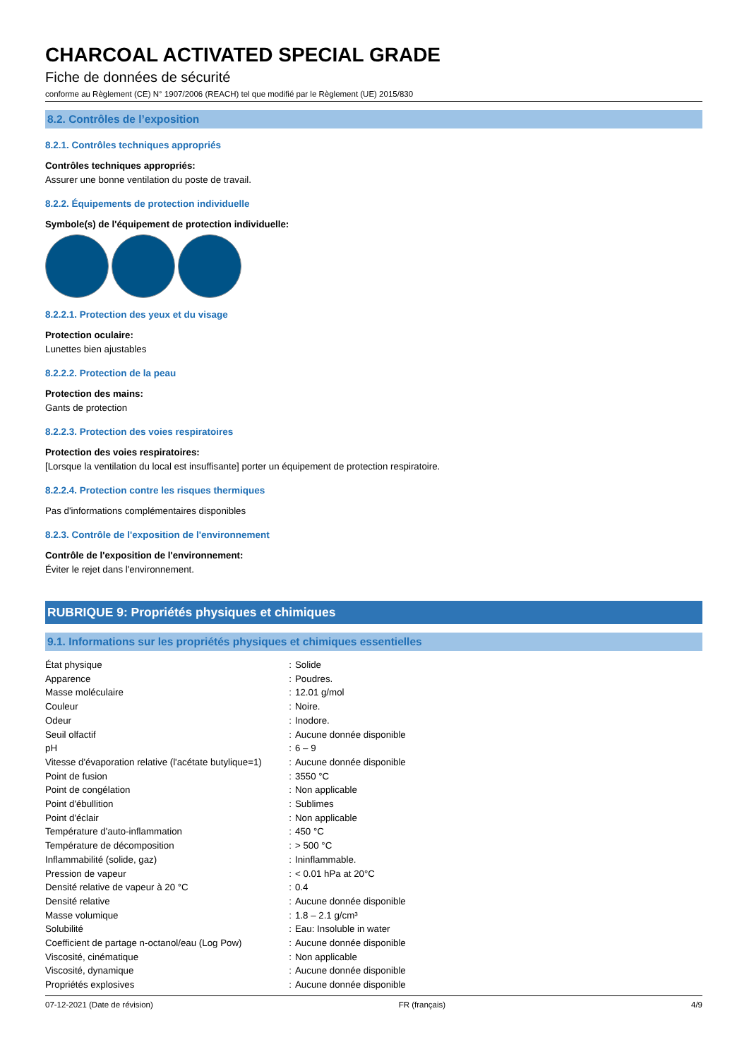CHARCOAL ACTIVATED SPECIAL GRADE
Fiche de données de sécurité
conforme au Règlement (CE) N° 1907/2006 (REACH) tel que modifié par le Règlement (UE) 2015/830
8.2. Contrôles de l’exposition
8.2.1. Contrôles techniques appropriés
Contrôles techniques appropriés:
Assurer une bonne ventilation du poste de travail.
8.2.2. Équipements de protection individuelle
Symbole(s) de l'équipement de protection individuelle:
8.2.2.1. Protection des yeux et du visage
Protection oculaire:
Lunettes bien ajustables
8.2.2.2. Protection de la peau
Protection des mains:
Gants de protection
8.2.2.3. Protection des voies respiratoires
Protection des voies respiratoires:
[Lorsque la ventilation du local est insuffisante] porter un équipement de protection respiratoire.
8.2.2.4. Protection contre les risques thermiques
Pas d'informations complémentaires disponibles
8.2.3. Contrôle de l'exposition de l'environnement
Contrôle de l'exposition de l'environnement:
Éviter le rejet dans l'environnement.
RUBRIQUE 9: Propriétés physiques et chimiques
9.1. Informations sur les propriétés physiques et chimiques essentielles
| État physique | : | Solide |
| Apparence | : | Poudres. |
| Masse moléculaire | : | 12.01 g/mol |
| Couleur | : | Noire. |
| Odeur | : | Inodore. |
| Seuil olfactif | : | Aucune donnée disponible |
| pH | : | 6 – 9 |
| Vitesse d'évaporation relative (l'acétate butylique=1) | : | Aucune donnée disponible |
| Point de fusion | : | 3550 °C |
| Point de congélation | : | Non applicable |
| Point d'ébullition | : | Sublimes |
| Point d'éclair | : | Non applicable |
| Température d'auto-inflammation | : | 450 °C |
| Température de décomposition | : | > 500 °C |
| Inflammabilité (solide, gaz) | : | Ininflammable. |
| Pression de vapeur | : | < 0.01 hPa at 20°C |
| Densité relative de vapeur à 20 °C | : | 0.4 |
| Densité relative | : | Aucune donnée disponible |
| Masse volumique | : | 1.8 – 2.1 g/cm³ |
| Solubilité | : | Eau: Insoluble in water |
| Coefficient de partage n-octanol/eau (Log Pow) | : | Aucune donnée disponible |
| Viscosité, cinématique | : | Non applicable |
| Viscosité, dynamique | : | Aucune donnée disponible |
| Propriétés explosives | : | Aucune donnée disponible |
07-12-2021 (Date de révision) FR (français) 4/9